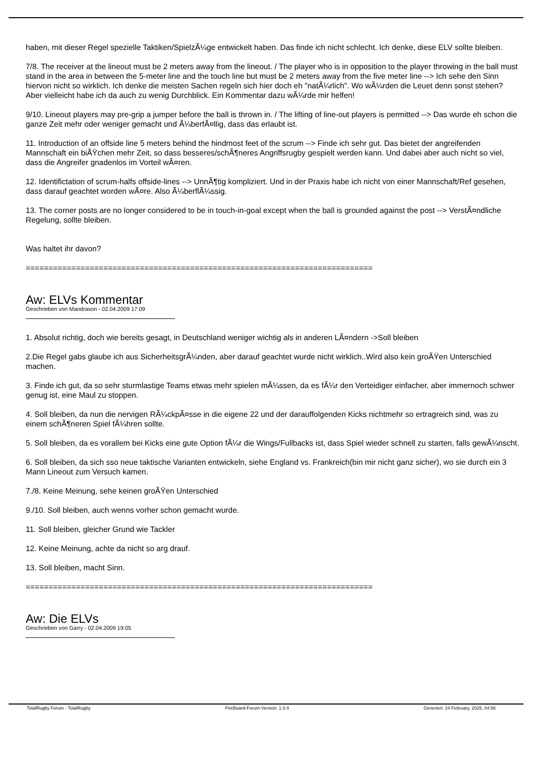haben, mit dieser Regel spezielle Taktiken/SpielzÃ¼ge entwickelt haben. Das finde ich nicht schlecht. Ich denke, diese ELV sollte bleiben.
7/8. The receiver at the lineout must be 2 meters away from the lineout. / The player who is in opposition to the player throwing in the ball must stand in the area in between the 5-meter line and the touch line but must be 2 meters away from the five meter line --> Ich sehe den Sinn hiervon nicht so wirklich. Ich denke die meisten Sachen regeln sich hier doch eh "natÃ¼rlich". Wo wÃ¼rden die Leuet denn sonst stehen? Aber vielleicht habe ich da auch zu wenig Durchblick. Ein Kommentar dazu wÃ¼rde mir helfen!
9/10. Lineout players may pre-grip a jumper before the ball is thrown in. / The lifting of line-out players is permitted --> Das wurde eh schon die ganze Zeit mehr oder weniger gemacht und Ã¼berfÃ¤llig, dass das erlaubt ist.
11. Introduction of an offside line 5 meters behind the hindmost feet of the scrum --> Finde ich sehr gut. Das bietet der angreifenden Mannschaft ein biÃŸchen mehr Zeit, so dass besseres/schÃ¶neres Angriffsrugby gespielt werden kann. Und dabei aber auch nicht so viel, dass die Angreifer gnadenlos im Vorteil wÃ¤ren.
12. Identifictation of scrum-halfs offside-lines --> UnnÃ¶tig kompliziert. Und in der Praxis habe ich nicht von einer Mannschaft/Ref gesehen, dass darauf geachtet worden wÃ¤re. Also Ã¼berflÃ¼ssig.
13. The corner posts are no longer considered to be in touch-in-goal except when the ball is grounded against the post --> VerstÃ¤ndliche Regelung, sollte bleiben.
Was haltet ihr davon?
============================================================================
Aw: ELVs Kommentar
Geschrieben von Mandrason - 02.04.2009 17:09
1. Absolut richtig, doch wie bereits gesagt, in Deutschland weniger wichtig als in anderen LÃ¤ndern ->Soll bleiben
2.Die Regel gabs glaube ich aus SicherheitsgrÃ¼nden, aber darauf geachtet wurde nicht wirklich..Wird also kein groÃŸen Unterschied machen.
3. Finde ich gut, da so sehr sturmlastige Teams etwas mehr spielen mÃ¼ssen, da es fÃ¼r den Verteidiger einfacher, aber immernoch schwer genug ist, eine Maul zu stoppen.
4. Soll bleiben, da nun die nervigen RÃ¼ckpÃ¤sse in die eigene 22 und der darauffolgenden Kicks nichtmehr so ertragreich sind, was zu einem schÃ¶neren Spiel fÃ¼hren sollte.
5. Soll bleiben, da es vorallem bei Kicks eine gute Option fÃ¼r die Wings/Fullbacks ist, dass Spiel wieder schnell zu starten, falls gewÃ¼nscht.
6. Soll bleiben, da sich sso neue taktische Varianten entwickeln, siehe England vs. Frankreich(bin mir nicht ganz sicher), wo sie durch ein 3 Mann Lineout zum Versuch kamen.
7./8. Keine Meinung, sehe keinen groÃŸen Unterschied
9./10. Soll bleiben, auch wenns vorher schon gemacht wurde.
11. Soll bleiben, gleicher Grund wie Tackler
12. Keine Meinung, achte da nicht so arg drauf.
13. Soll bleiben, macht Sinn.
============================================================================
Aw: Die ELVs
Geschrieben von Garry - 02.04.2009 19:05
TotalRugby Forum - TotalRugby FireBoard-Forum-Version: 1.0.4 Generiert: 24 February, 2025, 04:56